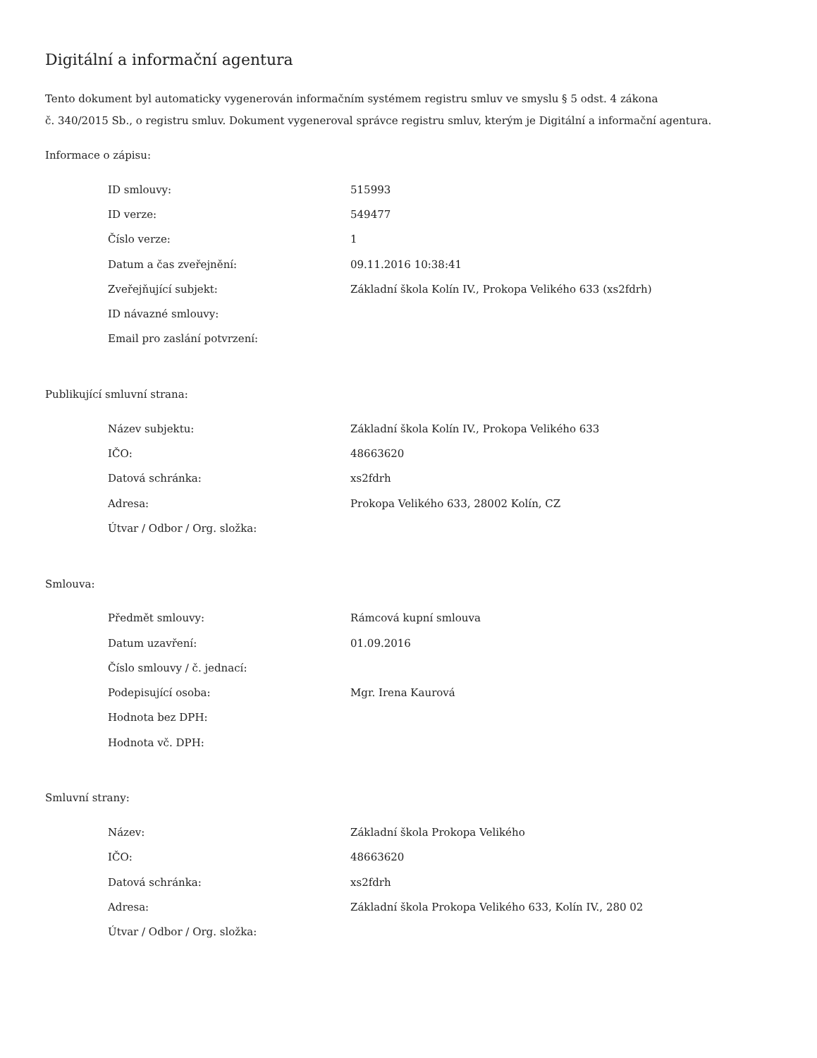Digitální a informační agentura
Tento dokument byl automaticky vygenerován informačním systémem registru smluv ve smyslu § 5 odst. 4 zákona
č. 340/2015 Sb., o registru smluv. Dokument vygeneroval správce registru smluv, kterým je Digitální a informační agentura.
Informace o zápisu:
| ID smlouvy: | 515993 |
| ID verze: | 549477 |
| Číslo verze: | 1 |
| Datum a čas zveřejnění: | 09.11.2016 10:38:41 |
| Zveřejňující subjekt: | Základní škola Kolín IV., Prokopa Velikého 633 (xs2fdrh) |
| ID návazné smlouvy: | |
| Email pro zaslání potvrzení: | |
Publikující smluvní strana:
| Název subjektu: | Základní škola Kolín IV., Prokopa Velikého 633 |
| IČO: | 48663620 |
| Datová schránka: | xs2fdrh |
| Adresa: | Prokopa Velikého 633, 28002 Kolín, CZ |
| Útvar / Odbor / Org. složka: | |
Smlouva:
| Předmět smlouvy: | Rámcová kupní smlouva |
| Datum uzavření: | 01.09.2016 |
| Číslo smlouvy / č. jednací: | |
| Podepisující osoba: | Mgr. Irena Kaurová |
| Hodnota bez DPH: | |
| Hodnota vč. DPH: | |
Smluvní strany:
| Název: | Základní škola Prokopa Velikého |
| IČO: | 48663620 |
| Datová schránka: | xs2fdrh |
| Adresa: | Základní škola Prokopa Velikého 633, Kolín IV., 280 02 |
| Útvar / Odbor / Org. složka: | |